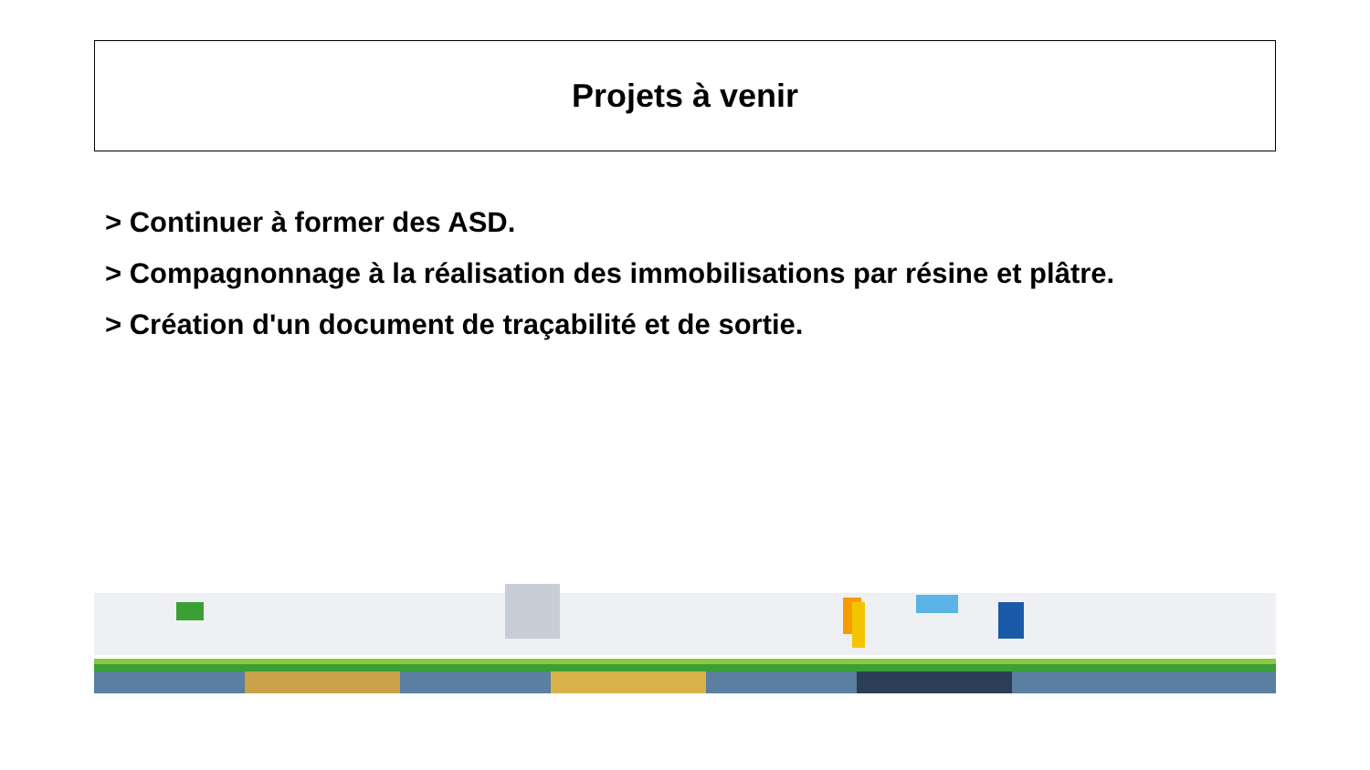Projets à venir
> Continuer à former des ASD.
> Compagnonnage à la réalisation des immobilisations par résine et plâtre.
> Création d'un document de traçabilité et de sortie.